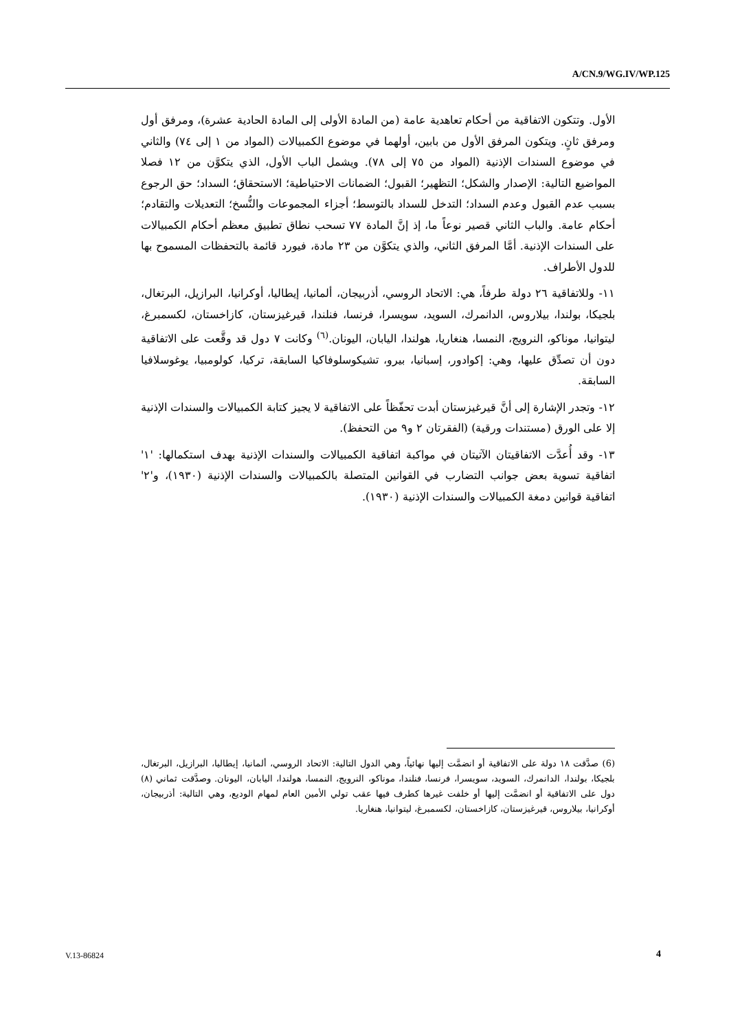A/CN.9/WG.IV/WP.125
الأول. وتتكون الاتفاقية من أحكام تعاهدية عامة (من المادة الأولى إلى المادة الحادية عشرة)، ومرفق أول ومرفق ثانٍ. ويتكون المرفق الأول من بابين، أولهما في موضوع الكمبيالات (المواد من ١ إلى ٧٤) والثاني في موضوع السندات الإذنية (المواد من ٧٥ إلى ٧٨). ويشمل الباب الأول، الذي يتكوَّن من ١٢ فصلا المواضيع التالية: الإصدار والشكل؛ التظهير؛ القبول؛ الضمانات الاحتياطية؛ الاستحقاق؛ السداد؛ حق الرجوع بسبب عدم القبول وعدم السداد؛ التدخل للسداد بالتوسط؛ أجزاء المجموعات والنُّسخ؛ التعديلات والتقادم؛ أحكام عامة. والباب الثاني قصير نوعاً ما، إذ إنَّ المادة ٧٧ تسحب نطاق تطبيق معظم أحكام الكمبيالات على السندات الإذنية. أمَّا المرفق الثاني، والذي يتكوَّن من ٢٣ مادة، فيورد قائمة بالتحفظات المسموح بها للدول الأطراف.
١١- وللاتفاقية ٢٦ دولة طرفاً، هي: الاتحاد الروسي، أذربيجان، ألمانيا، إيطاليا، أوكرانيا، البرازيل، البرتغال، بلجيكا، بولندا، بيلاروس، الدانمرك، السويد، سويسرا، فرنسا، فنلندا، قيرغيزستان، كازاخستان، لكسمبرغ، ليتوانيا، موناكو، النرويج، النمسا، هنغاريا، هولندا، اليابان، اليونان.<sup>(٦)</sup> وكانت ٧ دول قد وقَّعت على الاتفاقية دون أن تصدِّق عليها، وهي: إكوادور، إسبانيا، بيرو، تشيكوسلوفاكيا السابقة، تركيا، كولومبيا، يوغوسلافيا السابقة.
١٢- وتجدر الإشارة إلى أنَّ قيرغيزستان أبدت تحفّظاً على الاتفاقية لا يجيز كتابة الكمبيالات والسندات الإذنية إلا على الورق (مستندات ورقية) (الفقرتان ٢ و٩ من التحفظ).
١٣- وقد أُعدَّت الاتفاقيتان الآتيتان في مواكبة اتفاقية الكمبيالات والسندات الإذنية بهدف استكمالها: '١' اتفاقية تسوية بعض جوانب التضارب في القوانين المتصلة بالكمبيالات والسندات الإذنية (١٩٣٠)، و'٢' اتفاقية قوانين دمغة الكمبيالات والسندات الإذنية (١٩٣٠).
(6) صدَّقت ١٨ دولة على الاتفاقية أو انضمَّت إليها نهائياً، وهي الدول التالية: الاتحاد الروسي، ألمانيا، إيطاليا، البرازيل، البرتغال، بلجيكا، بولندا، الدانمرك، السويد، سويسرا، فرنسا، فنلندا، موناكو، النرويج، النمسا، هولندا، اليابان، اليونان. وصدَّقت ثماني (٨) دول على الاتفاقية أو انضمَّت إليها أو خلفت غيرها كطرف فيها عقب تولي الأمين العام لمهام الوديع، وهي التالية: أذربيجان، أوكرانيا، بيلاروس، قيرغيزستان، كازاخستان، لكسمبرغ، ليتوانيا، هنغاريا.
V.13-86824 4